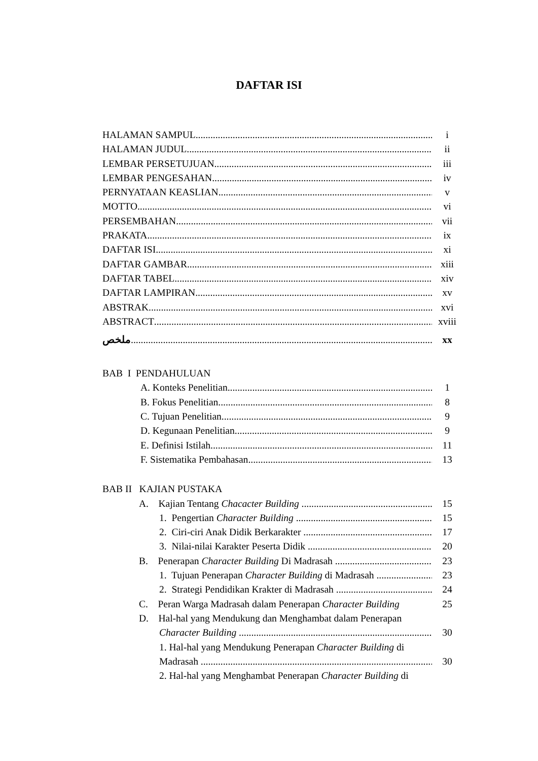DAFTAR ISI
HALAMAN SAMPUL i
HALAMAN JUDUL ii
LEMBAR PERSETUJUAN iii
LEMBAR PENGESAHAN iv
PERNYATAAN KEASLIAN v
MOTTO vi
PERSEMBAHAN vii
PRAKATA ix
DAFTAR ISI xi
DAFTAR GAMBAR xiii
DAFTAR TABEL xiv
DAFTAR LAMPIRAN xv
ABSTRAK xvi
ABSTRACT xviii
ملخص xx
BAB I PENDAHULUAN
A. Konteks Penelitian 1
B. Fokus Penelitian 8
C. Tujuan Penelitian 9
D. Kegunaan Penelitian 9
E. Definisi Istilah 11
F. Sistematika Pembahasan 13
BAB II KAJIAN PUSTAKA
A. Kajian Tentang Chacacter Building 15
1. Pengertian Character Building 15
2. Ciri-ciri Anak Didik Berkarakter 17
3. Nilai-nilai Karakter Peserta Didik 20
B. Penerapan Character Building Di Madrasah 23
1. Tujuan Penerapan Character Building di Madrasah 23
2. Strategi Pendidikan Krakter di Madrasah 24
C. Peran Warga Madrasah dalam Penerapan Character Building 25
D. Hal-hal yang Mendukung dan Menghambat dalam Penerapan
Character Building 30
1. Hal-hal yang Mendukung Penerapan Character Building di
Madrasah 30
2. Hal-hal yang Menghambat Penerapan Character Building di